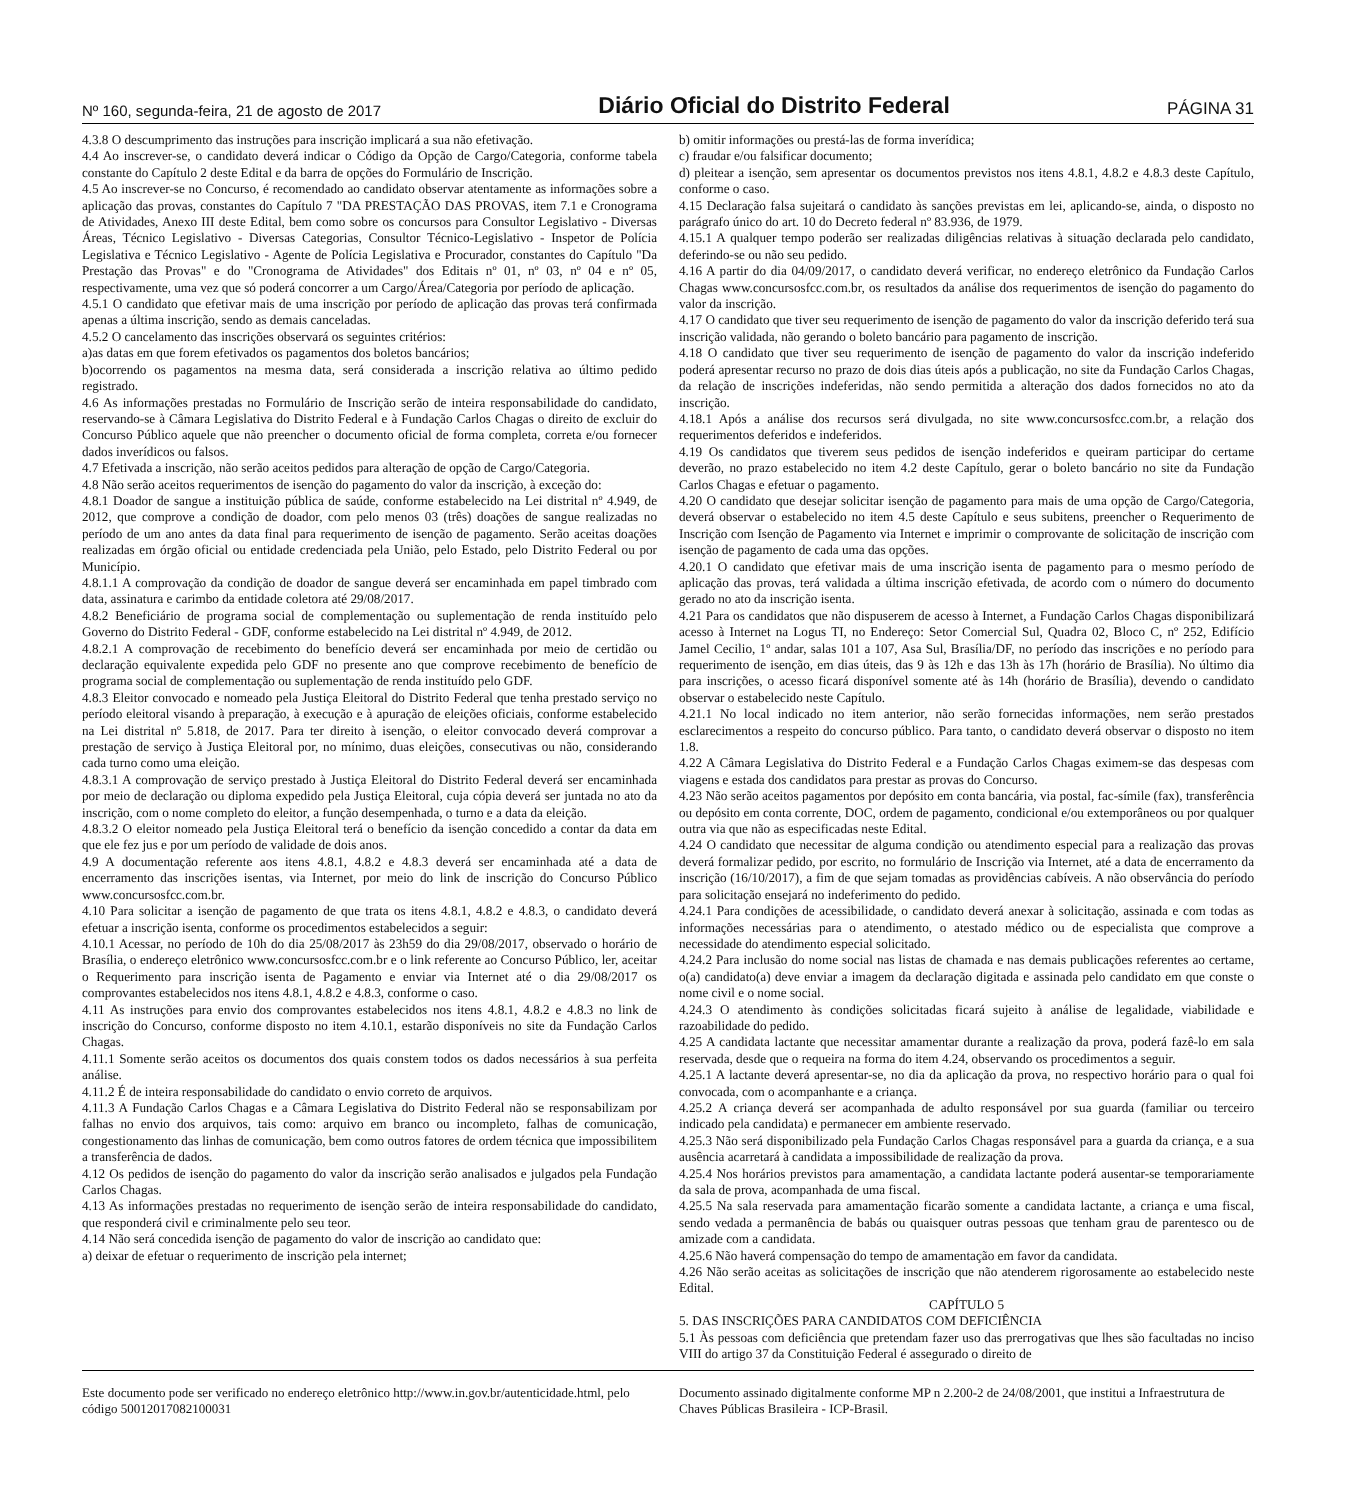Nº 160, segunda-feira, 21 de agosto de 2017 Diário Oficial do Distrito Federal PÁGINA 31
4.3.8 O descumprimento das instruções para inscrição implicará a sua não efetivação.
4.4 Ao inscrever-se, o candidato deverá indicar o Código da Opção de Cargo/Categoria, conforme tabela constante do Capítulo 2 deste Edital e da barra de opções do Formulário de Inscrição.
4.5 Ao inscrever-se no Concurso, é recomendado ao candidato observar atentamente as informações sobre a aplicação das provas, constantes do Capítulo 7 "DA PRESTAÇÃO DAS PROVAS, item 7.1 e Cronograma de Atividades, Anexo III deste Edital, bem como sobre os concursos para Consultor Legislativo - Diversas Áreas, Técnico Legislativo - Diversas Categorias, Consultor Técnico-Legislativo - Inspetor de Polícia Legislativa e Técnico Legislativo - Agente de Polícia Legislativa e Procurador, constantes do Capítulo "Da Prestação das Provas" e do "Cronograma de Atividades" dos Editais nº 01, nº 03, nº 04 e nº 05, respectivamente, uma vez que só poderá concorrer a um Cargo/Área/Categoria por período de aplicação.
4.5.1 O candidato que efetivar mais de uma inscrição por período de aplicação das provas terá confirmada apenas a última inscrição, sendo as demais canceladas.
4.5.2 O cancelamento das inscrições observará os seguintes critérios:
a)as datas em que forem efetivados os pagamentos dos boletos bancários;
b)ocorrendo os pagamentos na mesma data, será considerada a inscrição relativa ao último pedido registrado.
4.6 As informações prestadas no Formulário de Inscrição serão de inteira responsabilidade do candidato, reservando-se à Câmara Legislativa do Distrito Federal e à Fundação Carlos Chagas o direito de excluir do Concurso Público aquele que não preencher o documento oficial de forma completa, correta e/ou fornecer dados inverídicos ou falsos.
4.7 Efetivada a inscrição, não serão aceitos pedidos para alteração de opção de Cargo/Categoria.
4.8 Não serão aceitos requerimentos de isenção do pagamento do valor da inscrição, à exceção do:
4.8.1 Doador de sangue a instituição pública de saúde, conforme estabelecido na Lei distrital nº 4.949, de 2012, que comprove a condição de doador, com pelo menos 03 (três) doações de sangue realizadas no período de um ano antes da data final para requerimento de isenção de pagamento. Serão aceitas doações realizadas em órgão oficial ou entidade credenciada pela União, pelo Estado, pelo Distrito Federal ou por Município.
4.8.1.1 A comprovação da condição de doador de sangue deverá ser encaminhada em papel timbrado com data, assinatura e carimbo da entidade coletora até 29/08/2017.
4.8.2 Beneficiário de programa social de complementação ou suplementação de renda instituído pelo Governo do Distrito Federal - GDF, conforme estabelecido na Lei distrital nº 4.949, de 2012.
4.8.2.1 A comprovação de recebimento do benefício deverá ser encaminhada por meio de certidão ou declaração equivalente expedida pelo GDF no presente ano que comprove recebimento de benefício de programa social de complementação ou suplementação de renda instituído pelo GDF.
4.8.3 Eleitor convocado e nomeado pela Justiça Eleitoral do Distrito Federal que tenha prestado serviço no período eleitoral visando à preparação, à execução e à apuração de eleições oficiais, conforme estabelecido na Lei distrital nº 5.818, de 2017. Para ter direito à isenção, o eleitor convocado deverá comprovar a prestação de serviço à Justiça Eleitoral por, no mínimo, duas eleições, consecutivas ou não, considerando cada turno como uma eleição.
4.8.3.1 A comprovação de serviço prestado à Justiça Eleitoral do Distrito Federal deverá ser encaminhada por meio de declaração ou diploma expedido pela Justiça Eleitoral, cuja cópia deverá ser juntada no ato da inscrição, com o nome completo do eleitor, a função desempenhada, o turno e a data da eleição.
4.8.3.2 O eleitor nomeado pela Justiça Eleitoral terá o benefício da isenção concedido a contar da data em que ele fez jus e por um período de validade de dois anos.
4.9 A documentação referente aos itens 4.8.1, 4.8.2 e 4.8.3 deverá ser encaminhada até a data de encerramento das inscrições isentas, via Internet, por meio do link de inscrição do Concurso Público www.concursosfcc.com.br.
4.10 Para solicitar a isenção de pagamento de que trata os itens 4.8.1, 4.8.2 e 4.8.3, o candidato deverá efetuar a inscrição isenta, conforme os procedimentos estabelecidos a seguir:
4.10.1 Acessar, no período de 10h do dia 25/08/2017 às 23h59 do dia 29/08/2017, observado o horário de Brasília, o endereço eletrônico www.concursosfcc.com.br e o link referente ao Concurso Público, ler, aceitar o Requerimento para inscrição isenta de Pagamento e enviar via Internet até o dia 29/08/2017 os comprovantes estabelecidos nos itens 4.8.1, 4.8.2 e 4.8.3, conforme o caso.
4.11 As instruções para envio dos comprovantes estabelecidos nos itens 4.8.1, 4.8.2 e 4.8.3 no link de inscrição do Concurso, conforme disposto no item 4.10.1, estarão disponíveis no site da Fundação Carlos Chagas.
4.11.1 Somente serão aceitos os documentos dos quais constem todos os dados necessários à sua perfeita análise.
4.11.2 É de inteira responsabilidade do candidato o envio correto de arquivos.
4.11.3 A Fundação Carlos Chagas e a Câmara Legislativa do Distrito Federal não se responsabilizam por falhas no envio dos arquivos, tais como: arquivo em branco ou incompleto, falhas de comunicação, congestionamento das linhas de comunicação, bem como outros fatores de ordem técnica que impossibilitem a transferência de dados.
4.12 Os pedidos de isenção do pagamento do valor da inscrição serão analisados e julgados pela Fundação Carlos Chagas.
4.13 As informações prestadas no requerimento de isenção serão de inteira responsabilidade do candidato, que responderá civil e criminalmente pelo seu teor.
4.14 Não será concedida isenção de pagamento do valor de inscrição ao candidato que:
a) deixar de efetuar o requerimento de inscrição pela internet;
b) omitir informações ou prestá-las de forma inverídica;
c) fraudar e/ou falsificar documento;
d) pleitear a isenção, sem apresentar os documentos previstos nos itens 4.8.1, 4.8.2 e 4.8.3 deste Capítulo, conforme o caso.
4.15 Declaração falsa sujeitará o candidato às sanções previstas em lei, aplicando-se, ainda, o disposto no parágrafo único do art. 10 do Decreto federal nº 83.936, de 1979.
4.15.1 A qualquer tempo poderão ser realizadas diligências relativas à situação declarada pelo candidato, deferindo-se ou não seu pedido.
4.16 A partir do dia 04/09/2017, o candidato deverá verificar, no endereço eletrônico da Fundação Carlos Chagas www.concursosfcc.com.br, os resultados da análise dos requerimentos de isenção do pagamento do valor da inscrição.
4.17 O candidato que tiver seu requerimento de isenção de pagamento do valor da inscrição deferido terá sua inscrição validada, não gerando o boleto bancário para pagamento de inscrição.
4.18 O candidato que tiver seu requerimento de isenção de pagamento do valor da inscrição indeferido poderá apresentar recurso no prazo de dois dias úteis após a publicação, no site da Fundação Carlos Chagas, da relação de inscrições indeferidas, não sendo permitida a alteração dos dados fornecidos no ato da inscrição.
4.18.1 Após a análise dos recursos será divulgada, no site www.concursosfcc.com.br, a relação dos requerimentos deferidos e indeferidos.
4.19 Os candidatos que tiverem seus pedidos de isenção indeferidos e queiram participar do certame deverão, no prazo estabelecido no item 4.2 deste Capítulo, gerar o boleto bancário no site da Fundação Carlos Chagas e efetuar o pagamento.
4.20 O candidato que desejar solicitar isenção de pagamento para mais de uma opção de Cargo/Categoria, deverá observar o estabelecido no item 4.5 deste Capítulo e seus subitens, preencher o Requerimento de Inscrição com Isenção de Pagamento via Internet e imprimir o comprovante de solicitação de inscrição com isenção de pagamento de cada uma das opções.
4.20.1 O candidato que efetivar mais de uma inscrição isenta de pagamento para o mesmo período de aplicação das provas, terá validada a última inscrição efetivada, de acordo com o número do documento gerado no ato da inscrição isenta.
4.21 Para os candidatos que não dispuserem de acesso à Internet, a Fundação Carlos Chagas disponibilizará acesso à Internet na Logus TI, no Endereço: Setor Comercial Sul, Quadra 02, Bloco C, nº 252, Edifício Jamel Cecilio, 1º andar, salas 101 a 107, Asa Sul, Brasília/DF, no período das inscrições e no período para requerimento de isenção, em dias úteis, das 9 às 12h e das 13h às 17h (horário de Brasília). No último dia para inscrições, o acesso ficará disponível somente até às 14h (horário de Brasília), devendo o candidato observar o estabelecido neste Capítulo.
4.21.1 No local indicado no item anterior, não serão fornecidas informações, nem serão prestados esclarecimentos a respeito do concurso público. Para tanto, o candidato deverá observar o disposto no item 1.8.
4.22 A Câmara Legislativa do Distrito Federal e a Fundação Carlos Chagas eximem-se das despesas com viagens e estada dos candidatos para prestar as provas do Concurso.
4.23 Não serão aceitos pagamentos por depósito em conta bancária, via postal, fac-símile (fax), transferência ou depósito em conta corrente, DOC, ordem de pagamento, condicional e/ou extemporâneos ou por qualquer outra via que não as especificadas neste Edital.
4.24 O candidato que necessitar de alguma condição ou atendimento especial para a realização das provas deverá formalizar pedido, por escrito, no formulário de Inscrição via Internet, até a data de encerramento da inscrição (16/10/2017), a fim de que sejam tomadas as providências cabíveis. A não observância do período para solicitação ensejará no indeferimento do pedido.
4.24.1 Para condições de acessibilidade, o candidato deverá anexar à solicitação, assinada e com todas as informações necessárias para o atendimento, o atestado médico ou de especialista que comprove a necessidade do atendimento especial solicitado.
4.24.2 Para inclusão do nome social nas listas de chamada e nas demais publicações referentes ao certame, o(a) candidato(a) deve enviar a imagem da declaração digitada e assinada pelo candidato em que conste o nome civil e o nome social.
4.24.3 O atendimento às condições solicitadas ficará sujeito à análise de legalidade, viabilidade e razoabilidade do pedido.
4.25 A candidata lactante que necessitar amamentar durante a realização da prova, poderá fazê-lo em sala reservada, desde que o requeira na forma do item 4.24, observando os procedimentos a seguir.
4.25.1 A lactante deverá apresentar-se, no dia da aplicação da prova, no respectivo horário para o qual foi convocada, com o acompanhante e a criança.
4.25.2 A criança deverá ser acompanhada de adulto responsável por sua guarda (familiar ou terceiro indicado pela candidata) e permanecer em ambiente reservado.
4.25.3 Não será disponibilizado pela Fundação Carlos Chagas responsável para a guarda da criança, e a sua ausência acarretará à candidata a impossibilidade de realização da prova.
4.25.4 Nos horários previstos para amamentação, a candidata lactante poderá ausentar-se temporariamente da sala de prova, acompanhada de uma fiscal.
4.25.5 Na sala reservada para amamentação ficarão somente a candidata lactante, a criança e uma fiscal, sendo vedada a permanência de babás ou quaisquer outras pessoas que tenham grau de parentesco ou de amizade com a candidata.
4.25.6 Não haverá compensação do tempo de amamentação em favor da candidata.
4.26 Não serão aceitas as solicitações de inscrição que não atenderem rigorosamente ao estabelecido neste Edital.
CAPÍTULO 5
5. DAS INSCRIÇÕES PARA CANDIDATOS COM DEFICIÊNCIA
5.1 Às pessoas com deficiência que pretendam fazer uso das prerrogativas que lhes são facultadas no inciso VIII do artigo 37 da Constituição Federal é assegurado o direito de
Este documento pode ser verificado no endereço eletrônico http://www.in.gov.br/autenticidade.html, pelo código 50012017082100031
Documento assinado digitalmente conforme MP n 2.200-2 de 24/08/2001, que institui a Infraestrutura de Chaves Públicas Brasileira - ICP-Brasil.